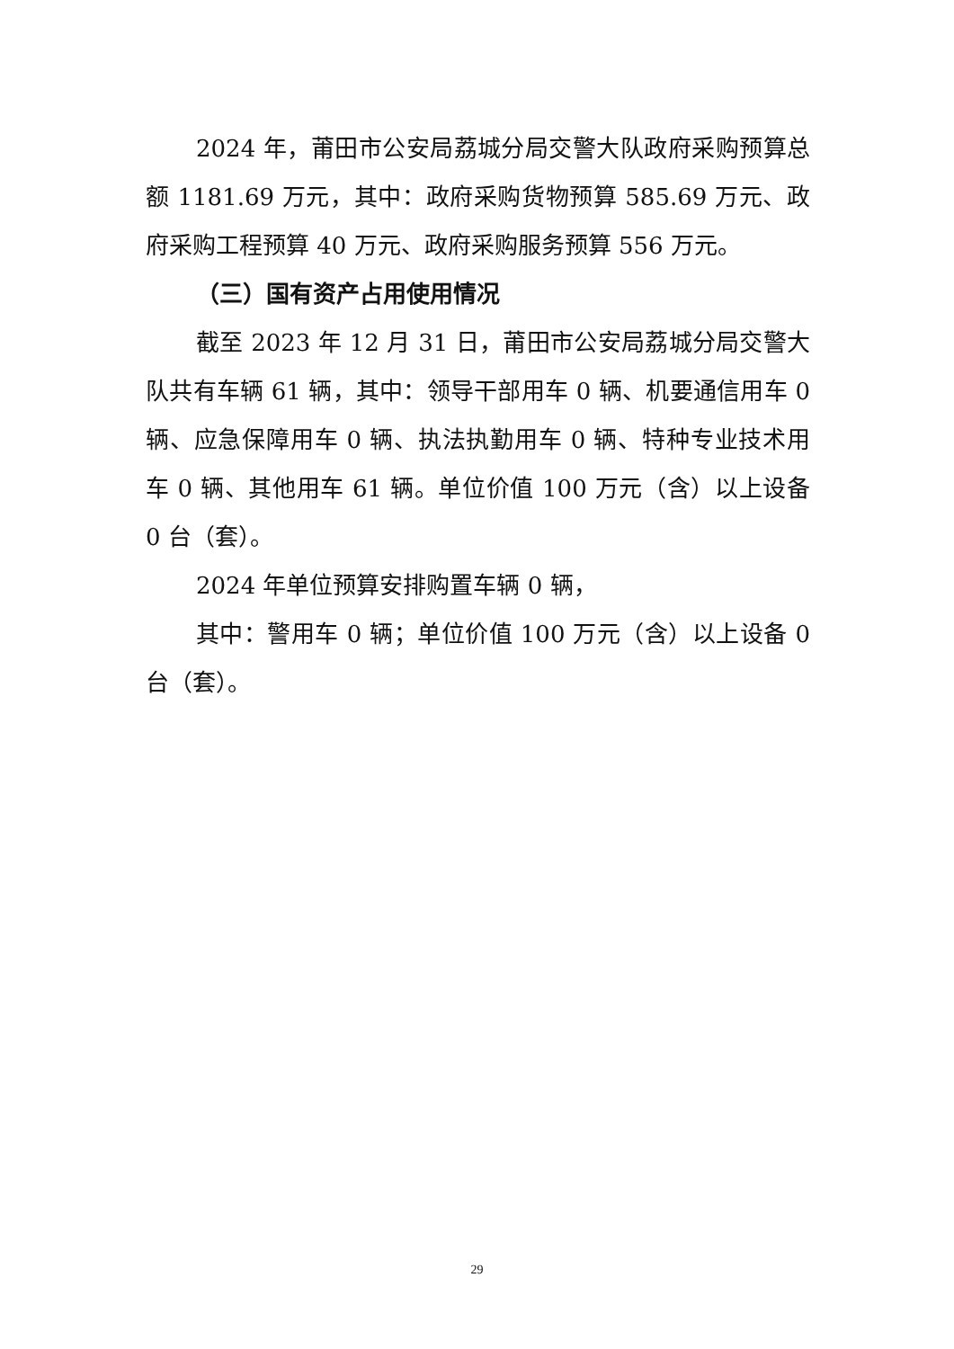2024 年，莆田市公安局荔城分局交警大队政府采购预算总额 1181.69 万元，其中：政府采购货物预算 585.69 万元、政府采购工程预算 40 万元、政府采购服务预算 556 万元。
（三）国有资产占用使用情况
截至 2023 年 12 月 31 日，莆田市公安局荔城分局交警大队共有车辆 61 辆，其中：领导干部用车 0 辆、机要通信用车 0 辆、应急保障用车 0 辆、执法执勤用车 0 辆、特种专业技术用车 0 辆、其他用车 61 辆。单位价值 100 万元（含）以上设备 0 台（套）。
2024 年单位预算安排购置车辆 0 辆，
其中：警用车 0 辆；单位价值 100 万元（含）以上设备 0 台（套）。
29